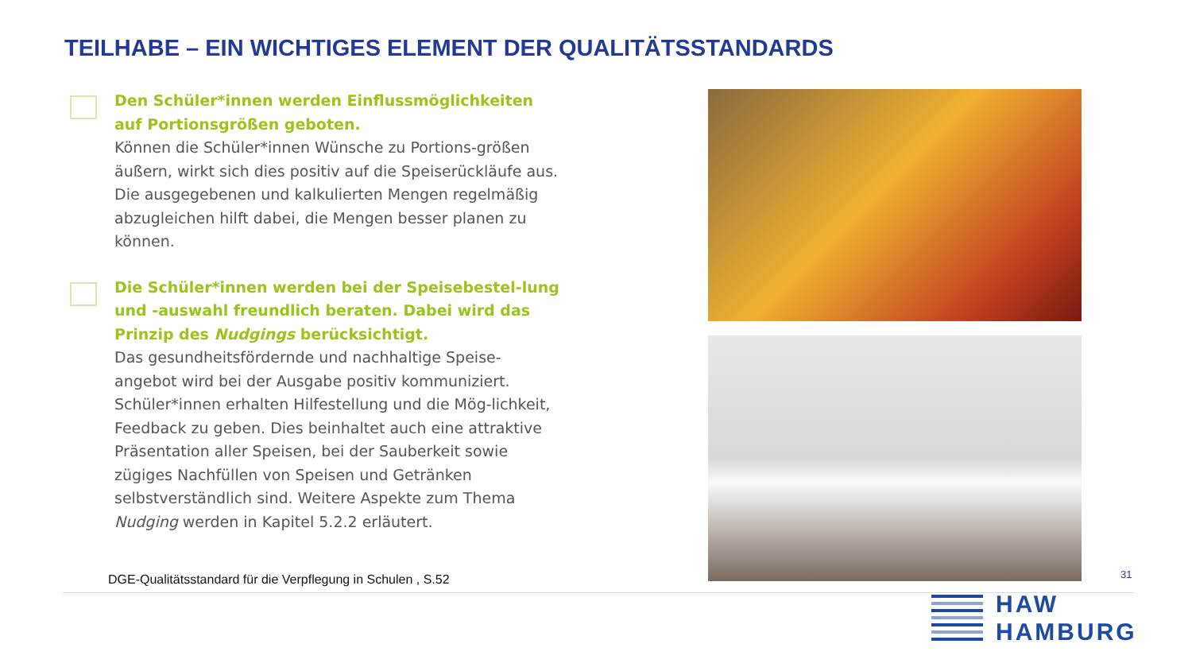TEILHABE – EIN WICHTIGES ELEMENT DER QUALITÄTSSTANDARDS
Den Schüler*innen werden Einflussmöglichkeiten auf Portionsgrößen geboten.
Können die Schüler*innen Wünsche zu Portions-größen äußern, wirkt sich dies positiv auf die Speiserückläufe aus. Die ausgegebenen und kalkulierten Mengen regelmäßig abzugleichen hilft dabei, die Mengen besser planen zu können.
Die Schüler*innen werden bei der Speisebestel-lung und -auswahl freundlich beraten. Dabei wird das Prinzip des Nudgings berücksichtigt.
Das gesundheitsfördernde und nachhaltige Speise-angebot wird bei der Ausgabe positiv kommuniziert. Schüler*innen erhalten Hilfestellung und die Mög-lichkeit, Feedback zu geben. Dies beinhaltet auch eine attraktive Präsentation aller Speisen, bei der Sauberkeit sowie zügiges Nachfüllen von Speisen und Getränken selbstverständlich sind. Weitere Aspekte zum Thema Nudging werden in Kapitel 5.2.2 erläutert.
DGE-Qualitätsstandard für die Verpflegung in Schulen , S.52
31
HAW
HAMBURG